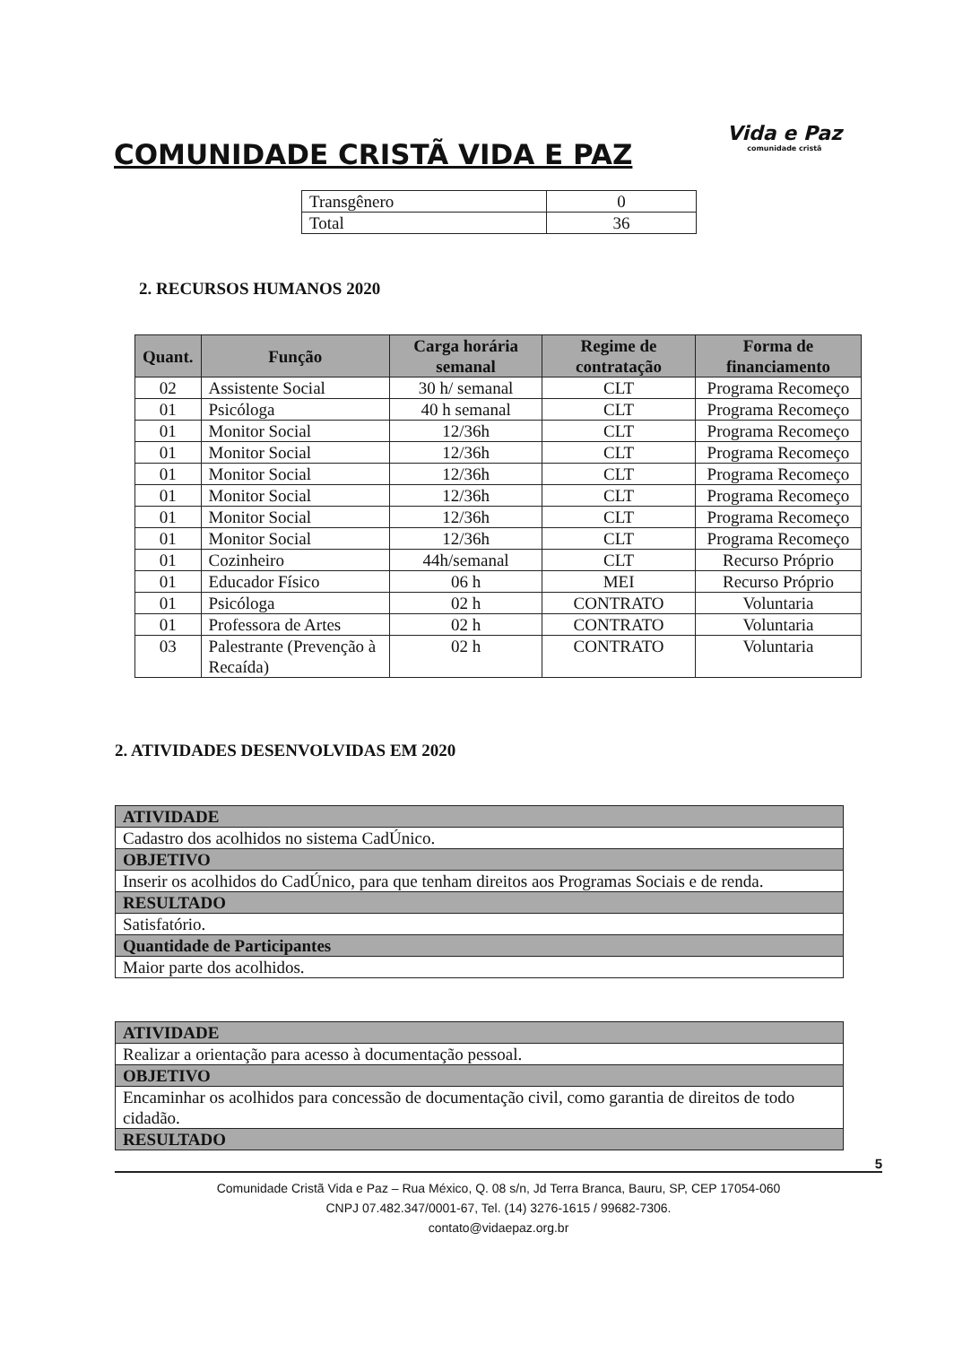COMUNIDADE CRISTÃ VIDA E PAZ
Vida e Paz
comunidade cristã
| Transgênero | 0 |
| Total | 36 |
2. RECURSOS HUMANOS 2020
| Quant. | Função | Carga horária semanal | Regime de contratação | Forma de financiamento |
| --- | --- | --- | --- | --- |
| 02 | Assistente Social | 30 h/ semanal | CLT | Programa Recomeço |
| 01 | Psicóloga | 40 h semanal | CLT | Programa Recomeço |
| 01 | Monitor Social | 12/36h | CLT | Programa Recomeço |
| 01 | Monitor Social | 12/36h | CLT | Programa Recomeço |
| 01 | Monitor Social | 12/36h | CLT | Programa Recomeço |
| 01 | Monitor Social | 12/36h | CLT | Programa Recomeço |
| 01 | Monitor Social | 12/36h | CLT | Programa Recomeço |
| 01 | Monitor Social | 12/36h | CLT | Programa Recomeço |
| 01 | Cozinheiro | 44h/semanal | CLT | Recurso Próprio |
| 01 | Educador Físico | 06 h | MEI | Recurso Próprio |
| 01 | Psicóloga | 02 h | CONTRATO | Voluntaria |
| 01 | Professora de Artes | 02 h | CONTRATO | Voluntaria |
| 03 | Palestrante (Prevenção à Recaída) | 02 h | CONTRATO | Voluntaria |
2. ATIVIDADES DESENVOLVIDAS EM 2020
| ATIVIDADE |
| Cadastro dos acolhidos no sistema CadÚnico. |
| OBJETIVO |
| Inserir os acolhidos do CadÚnico, para que tenham direitos aos Programas Sociais e de renda. |
| RESULTADO |
| Satisfatório. |
| Quantidade de Participantes |
| Maior parte dos acolhidos. |
| ATIVIDADE |
| Realizar a orientação para acesso à documentação pessoal. |
| OBJETIVO |
| Encaminhar os acolhidos para concessão de documentação civil, como garantia de direitos de todo cidadão. |
| RESULTADO |
5
Comunidade Cristã Vida e Paz – Rua México, Q. 08 s/n, Jd Terra Branca, Bauru, SP, CEP 17054-060
CNPJ 07.482.347/0001-67, Tel. (14) 3276-1615 / 99682-7306.
contato@vidaepaz.org.br